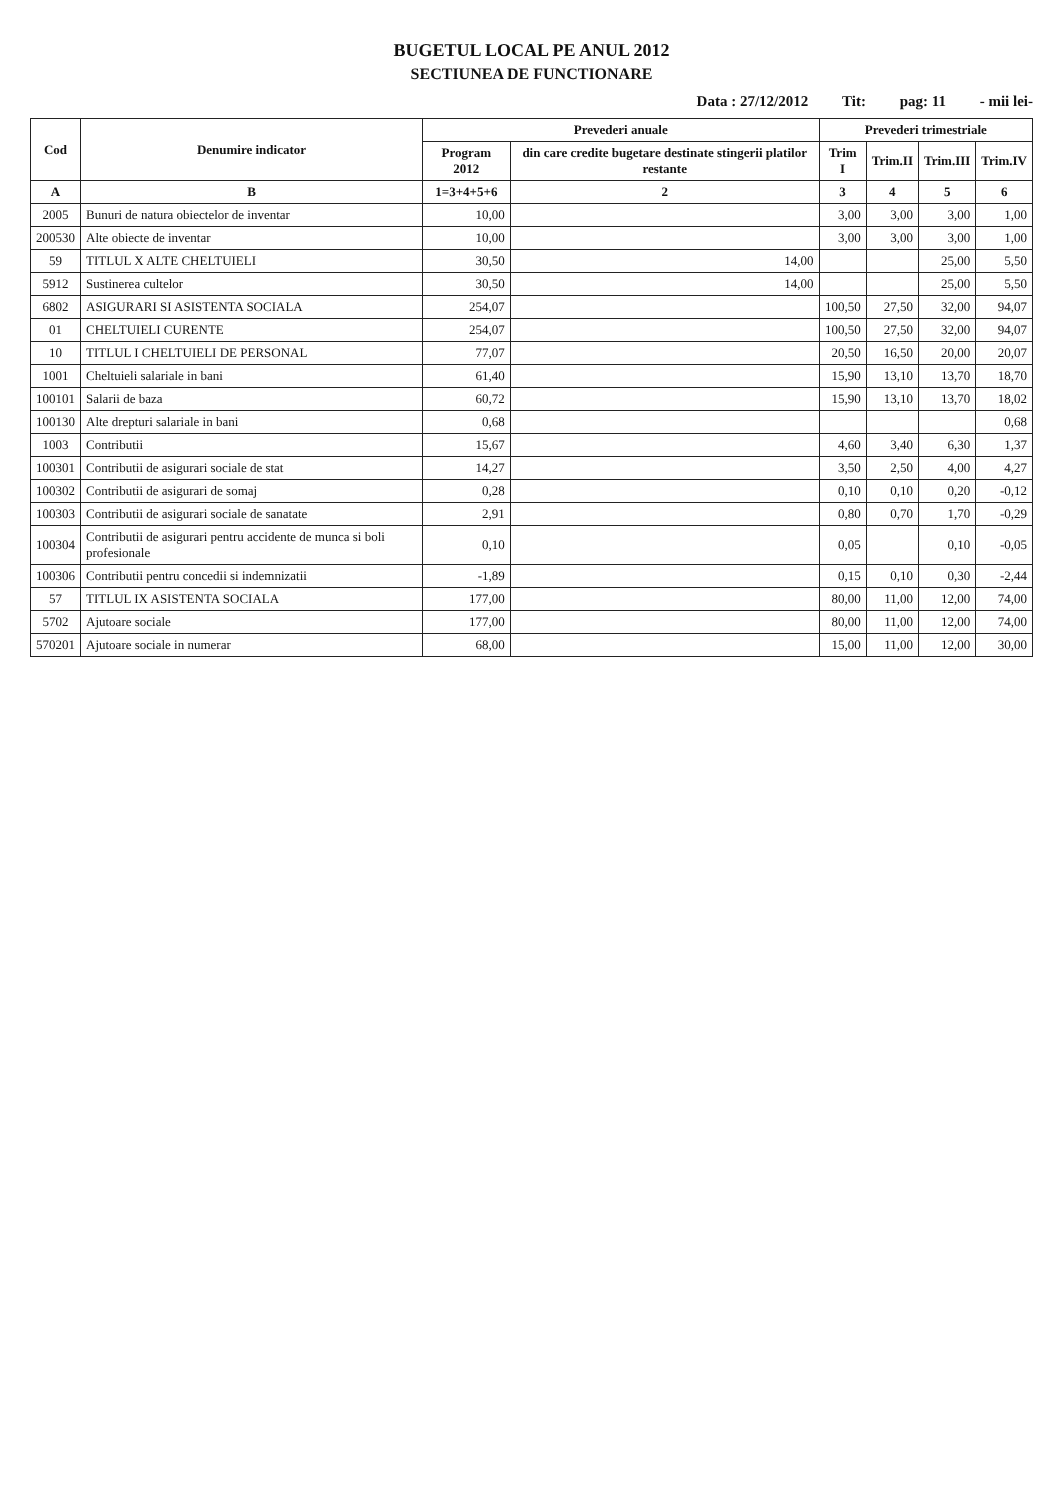BUGETUL LOCAL PE ANUL 2012
SECTIUNEA DE FUNCTIONARE
Data : 27/12/2012 Tit: pag: 11 - mii lei-
| Cod | Denumire indicator | Prevederi anuale | | Prevederi trimestriale | | | |
| --- | --- | --- | --- | --- | --- | --- | --- |
| | | Program 2012 | din care credite bugetare destinate stingerii platilor restante | Trim I | Trim.II | Trim.III | Trim.IV |
| A | B | 1=3+4+5+6 | 2 | 3 | 4 | 5 | 6 |
| 2005 | Bunuri de natura obiectelor de inventar | 10,00 | | 3,00 | 3,00 | 3,00 | 1,00 |
| 200530 | Alte obiecte de inventar | 10,00 | | 3,00 | 3,00 | 3,00 | 1,00 |
| 59 | TITLUL X ALTE CHELTUIELI | 30,50 | 14,00 | | | 25,00 | 5,50 |
| 5912 | Sustinerea cultelor | 30,50 | 14,00 | | | 25,00 | 5,50 |
| 6802 | ASIGURARI SI ASISTENTA SOCIALA | 254,07 | | 100,50 | 27,50 | 32,00 | 94,07 |
| 01 | CHELTUIELI CURENTE | 254,07 | | 100,50 | 27,50 | 32,00 | 94,07 |
| 10 | TITLUL I CHELTUIELI DE PERSONAL | 77,07 | | 20,50 | 16,50 | 20,00 | 20,07 |
| 1001 | Cheltuieli salariale in bani | 61,40 | | 15,90 | 13,10 | 13,70 | 18,70 |
| 100101 | Salarii de baza | 60,72 | | 15,90 | 13,10 | 13,70 | 18,02 |
| 100130 | Alte drepturi salariale in bani | 0,68 | | | | | 0,68 |
| 1003 | Contributii | 15,67 | | 4,60 | 3,40 | 6,30 | 1,37 |
| 100301 | Contributii de asigurari sociale de stat | 14,27 | | 3,50 | 2,50 | 4,00 | 4,27 |
| 100302 | Contributii de asigurari de somaj | 0,28 | | 0,10 | 0,10 | 0,20 | -0,12 |
| 100303 | Contributii de asigurari sociale de sanatate | 2,91 | | 0,80 | 0,70 | 1,70 | -0,29 |
| 100304 | Contributii de asigurari pentru accidente de munca si boli profesionale | 0,10 | | 0,05 | | 0,10 | -0,05 |
| 100306 | Contributii pentru concedii si indemnizatii | -1,89 | | 0,15 | 0,10 | 0,30 | -2,44 |
| 57 | TITLUL IX ASISTENTA SOCIALA | 177,00 | | 80,00 | 11,00 | 12,00 | 74,00 |
| 5702 | Ajutoare sociale | 177,00 | | 80,00 | 11,00 | 12,00 | 74,00 |
| 570201 | Ajutoare sociale in numerar | 68,00 | | 15,00 | 11,00 | 12,00 | 30,00 |